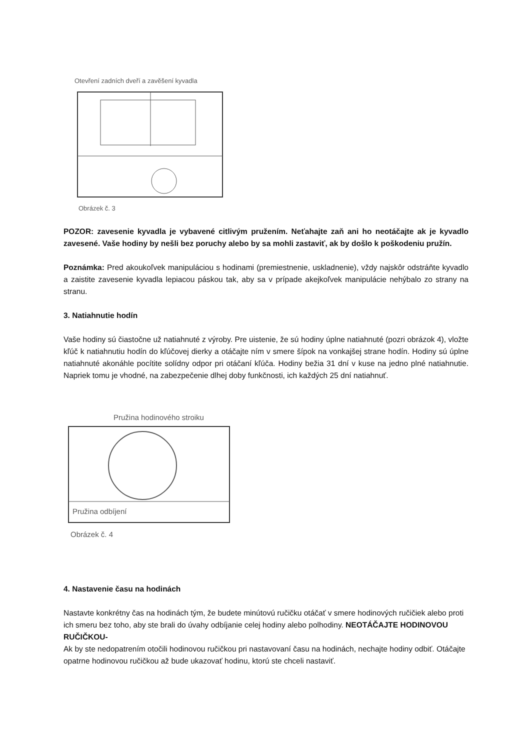Otevření zadních dveří a zavěšení kyvadla
Obrázek č. 3
POZOR: zavesenie kyvadla je vybavené citlivým pružením. Neťahajte zaň ani ho neotáčajte ak je kyvadlo zavesené. Vaše hodiny by nešli bez poruchy alebo by sa mohli zastaviť, ak by došlo k poškodeniu pružín.
Poznámka: Pred akoukoľvek manipuláciou s hodinami (premiestnenie, uskladnenie), vždy najskôr odstráňte kyvadlo a zaistite zavesenie kyvadla lepiacou páskou tak, aby sa v prípade akejkoľvek manipulácie nehýbalo zo strany na stranu.
3. Natiahnutie hodín
Vaše hodiny sú čiastočne už natiahnuté z výroby. Pre uistenie, že sú hodiny úplne natiahnuté (pozri obrázok 4), vložte kľúč k natiahnutiu hodín do kľúčovej dierky a otáčajte ním v smere šípok na vonkajšej strane hodín. Hodiny sú úplne natiahnuté akonáhle pocítite solídny odpor pri otáčaní kľúča. Hodiny bežia 31 dní v kuse na jedno plné natiahnutie. Napriek tomu je vhodné, na zabezpečenie dlhej doby funkčnosti, ich každých 25 dní natiahnuť.
Pružina hodinového stroiku
Pružina odbíjení
Obrázek č. 4
4. Nastavenie času na hodinách
Nastavte konkrétny čas na hodinách tým, že budete minútovú ručičku otáčať v smere hodinových ručičiek alebo proti ich smeru bez toho, aby ste brali do úvahy odbíjanie celej hodiny alebo polhodiny. NEOTÁČAJTE HODINOVOU RUČIČKOU-
Ak by ste nedopatrením otočili hodinovou ručičkou pri nastavovaní času na hodinách, nechajte hodiny odbiť. Otáčajte opatrne hodinovou ručičkou až bude ukazovať hodinu, ktorú ste chceli nastaviť.